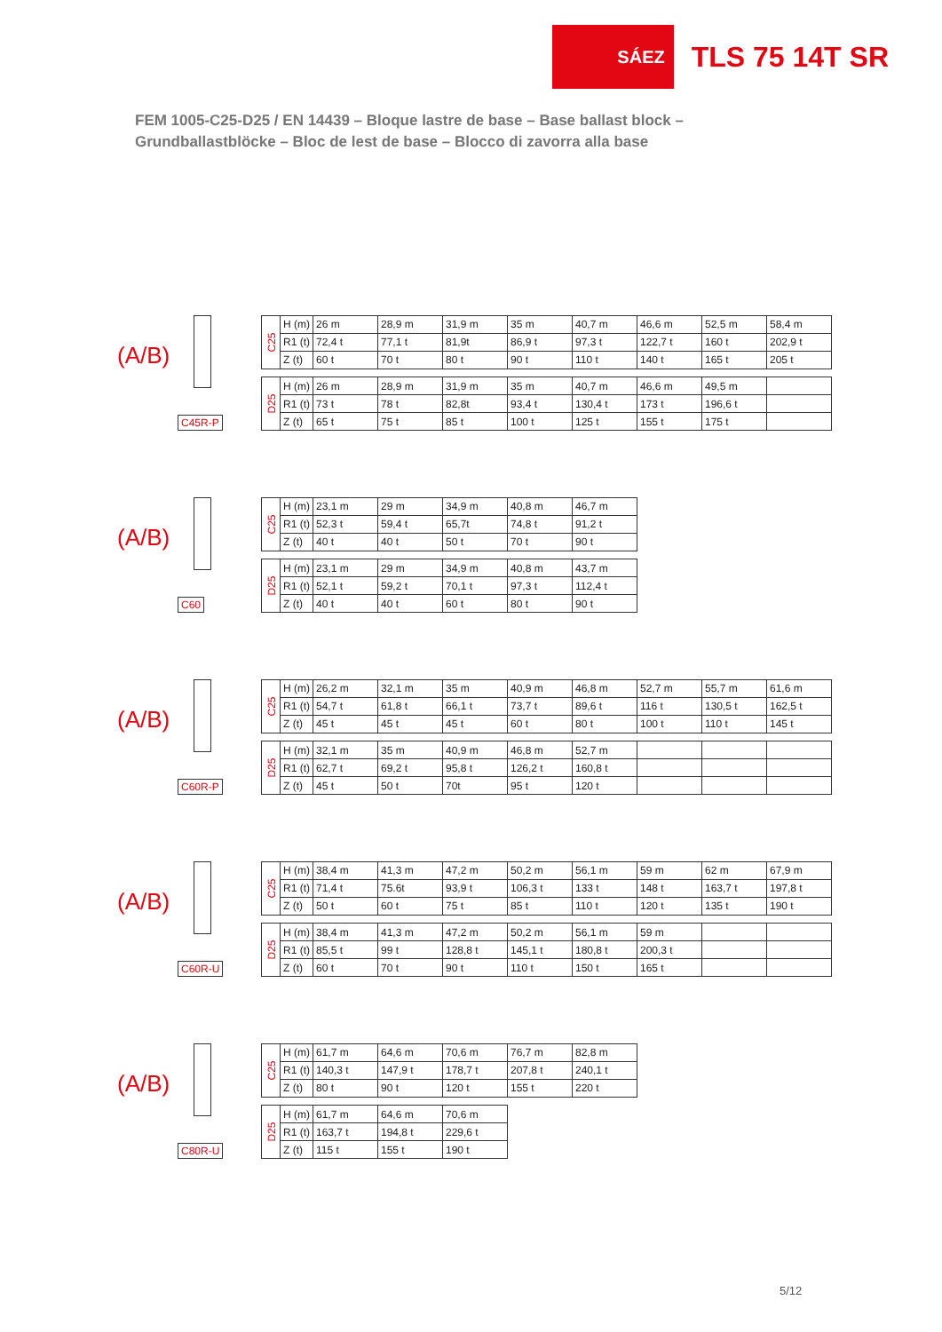SÁEZ
TLS 75 14T SR
FEM 1005-C25-D25 / EN 14439 – Bloque lastre de base – Base ballast block –
Grundballastblöcke – Bloc de lest de base – Blocco di zavorra alla base
(A/B)
C45R-P
| C25 | H (m) | 26 m | 28,9 m | 31,9 m | 35 m | 40,7 m | 46,6 m | 52,5 m | 58,4 m |
| | R1 (t) | 72,4 t | 77,1 t | 81,9t | 86,9 t | 97,3 t | 122,7 t | 160 t | 202,9 t |
| | Z (t) | 60 t | 70 t | 80 t | 90 t | 110 t | 140 t | 165 t | 205 t |
| D25 | H (m) | 26 m | 28,9 m | 31,9 m | 35 m | 40,7 m | 46,6 m | 49,5 m | |
| | R1 (t) | 73 t | 78 t | 82,8t | 93,4 t | 130,4 t | 173 t | 196,6 t | |
| | Z (t) | 65 t | 75 t | 85 t | 100 t | 125 t | 155 t | 175 t | |
(A/B)
C60
| C25 | H (m) | 23,1 m | 29 m | 34,9 m | 40,8 m | 46,7 m |
| | R1 (t) | 52,3 t | 59,4 t | 65,7t | 74,8 t | 91,2 t |
| | Z (t) | 40 t | 40 t | 50 t | 70 t | 90 t |
| D25 | H (m) | 23,1 m | 29 m | 34,9 m | 40,8 m | 43,7 m |
| | R1 (t) | 52,1 t | 59,2 t | 70,1 t | 97,3 t | 112,4 t |
| | Z (t) | 40 t | 40 t | 60 t | 80 t | 90 t |
(A/B)
C60R-P
| C25 | H (m) | 26,2 m | 32,1 m | 35 m | 40,9 m | 46,8 m | 52,7 m | 55,7 m | 61,6 m |
| | R1 (t) | 54,7 t | 61,8 t | 66,1 t | 73,7 t | 89,6 t | 116 t | 130,5 t | 162,5 t |
| | Z (t) | 45 t | 45 t | 45 t | 60 t | 80 t | 100 t | 110 t | 145 t |
| D25 | H (m) | 32,1 m | 35 m | 40,9 m | 46,8 m | 52,7 m | | | |
| | R1 (t) | 62,7 t | 69,2 t | 95,8 t | 126,2 t | 160,8 t | | | |
| | Z (t) | 45 t | 50 t | 70t | 95 t | 120 t | | | |
(A/B)
C60R-U
| C25 | H (m) | 38,4 m | 41,3 m | 47,2 m | 50,2 m | 56,1 m | 59 m | 62 m | 67,9 m |
| | R1 (t) | 71,4 t | 75.6t | 93,9 t | 106,3 t | 133 t | 148 t | 163,7 t | 197,8 t |
| | Z (t) | 50 t | 60 t | 75 t | 85 t | 110 t | 120 t | 135 t | 190 t |
| D25 | H (m) | 38,4 m | 41,3 m | 47,2 m | 50,2 m | 56,1 m | 59 m | | |
| | R1 (t) | 85,5 t | 99 t | 128,8 t | 145,1 t | 180,8 t | 200,3 t | | |
| | Z (t) | 60 t | 70 t | 90 t | 110 t | 150 t | 165 t | | |
(A/B)
C80R-U
| C25 | H (m) | 61,7 m | 64,6 m | 70,6 m | 76,7 m | 82,8 m |
| | R1 (t) | 140,3 t | 147,9 t | 178,7 t | 207,8 t | 240,1 t |
| | Z (t) | 80 t | 90 t | 120 t | 155 t | 220 t |
| D25 | H (m) | 61,7 m | 64,6 m | 70,6 m | | |
| | R1 (t) | 163,7 t | 194,8 t | 229,6 t | | |
| | Z (t) | 115 t | 155 t | 190 t | | |
5/12